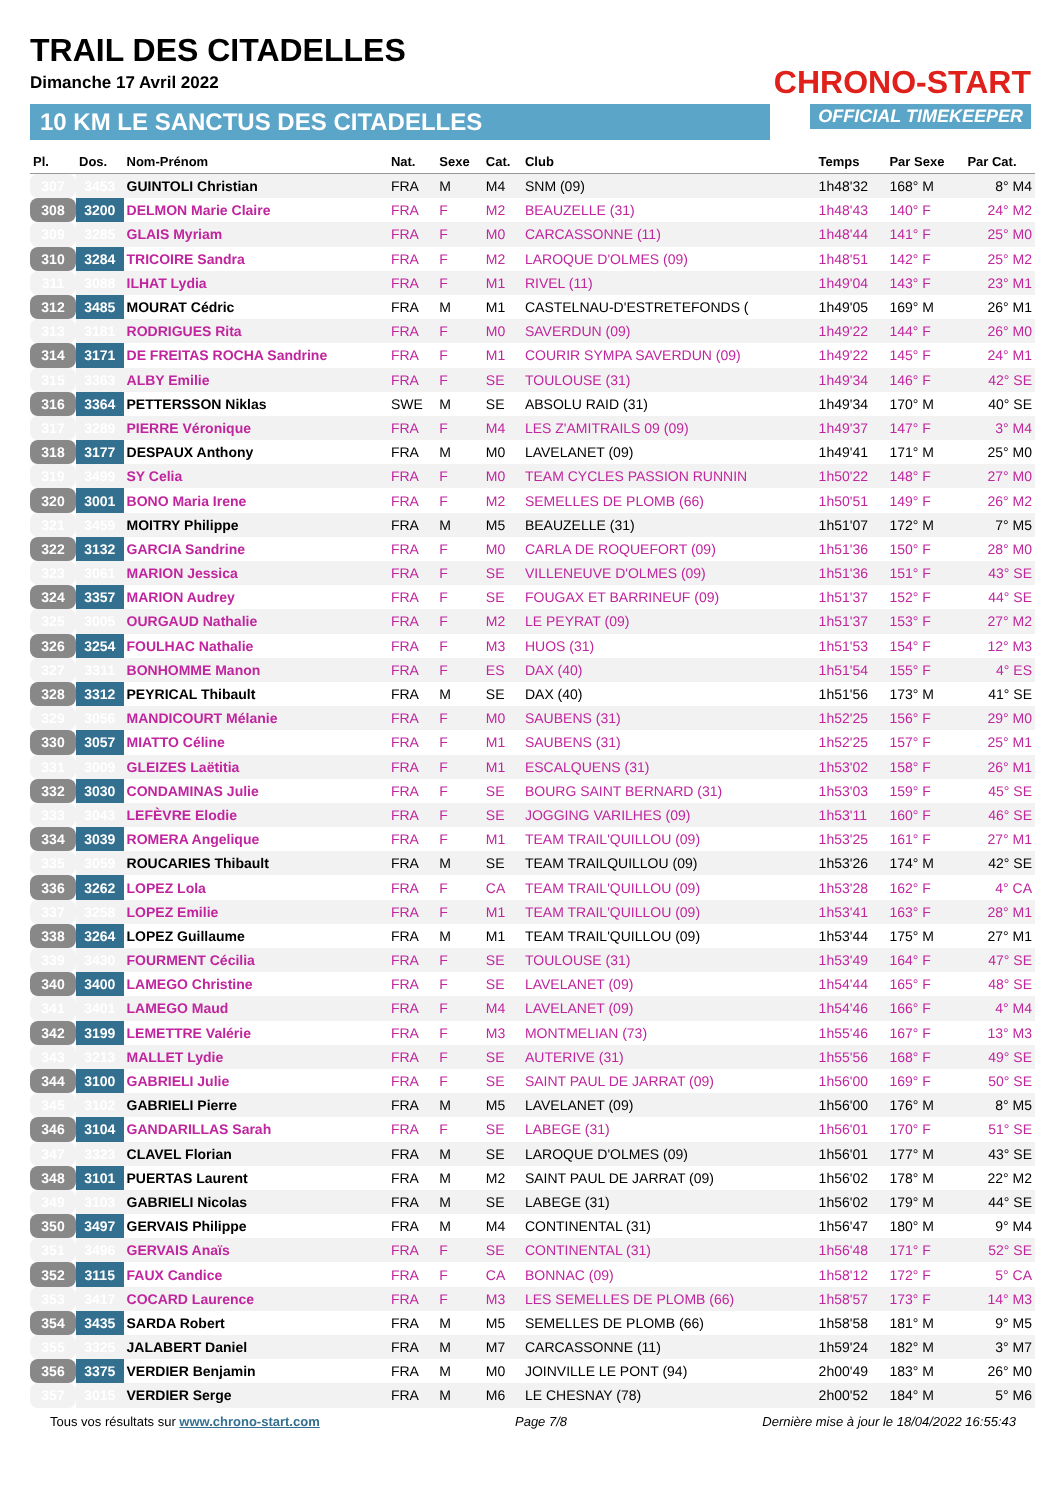TRAIL DES CITADELLES
Dimanche 17 Avril 2022
10 KM LE SANCTUS DES CITADELLES
CHRONO-START
OFFICIAL TIMEKEEPER
| Pl. | Dos. | Nom-Prénom | Nat. | Sexe | Cat. | Club | Temps | Par Sexe | Par Cat. |
| --- | --- | --- | --- | --- | --- | --- | --- | --- | --- |
| 307 | 3453 | GUINTOLI Christian | FRA | M | M4 | SNM (09) | 1h48'32 | 168° M | 8° M4 |
| 308 | 3200 | DELMON Marie Claire | FRA | F | M2 | BEAUZELLE (31) | 1h48'43 | 140° F | 24° M2 |
| 309 | 3285 | GLAIS Myriam | FRA | F | M0 | CARCASSONNE (11) | 1h48'44 | 141° F | 25° M0 |
| 310 | 3284 | TRICOIRE Sandra | FRA | F | M2 | LAROQUE D'OLMES (09) | 1h48'51 | 142° F | 25° M2 |
| 311 | 3088 | ILHAT Lydia | FRA | F | M1 | RIVEL (11) | 1h49'04 | 143° F | 23° M1 |
| 312 | 3485 | MOURAT Cédric | FRA | M | M1 | CASTELNAU-D'ESTRETEFONDS ( | 1h49'05 | 169° M | 26° M1 |
| 313 | 3181 | RODRIGUES Rita | FRA | F | M0 | SAVERDUN (09) | 1h49'22 | 144° F | 26° M0 |
| 314 | 3171 | DE FREITAS ROCHA Sandrine | FRA | F | M1 | COURIR SYMPA SAVERDUN (09) | 1h49'22 | 145° F | 24° M1 |
| 315 | 3363 | ALBY Emilie | FRA | F | SE | TOULOUSE (31) | 1h49'34 | 146° F | 42° SE |
| 316 | 3364 | PETTERSSON Niklas | SWE | M | SE | ABSOLU RAID (31) | 1h49'34 | 170° M | 40° SE |
| 317 | 3289 | PIERRE Véronique | FRA | F | M4 | LES Z'AMITRAILS 09 (09) | 1h49'37 | 147° F | 3° M4 |
| 318 | 3177 | DESPAUX Anthony | FRA | M | M0 | LAVELANET (09) | 1h49'41 | 171° M | 25° M0 |
| 319 | 3499 | SY Celia | FRA | F | M0 | TEAM CYCLES PASSION RUNNIN | 1h50'22 | 148° F | 27° M0 |
| 320 | 3001 | BONO Maria Irene | FRA | F | M2 | SEMELLES DE PLOMB (66) | 1h50'51 | 149° F | 26° M2 |
| 321 | 3459 | MOITRY Philippe | FRA | M | M5 | BEAUZELLE (31) | 1h51'07 | 172° M | 7° M5 |
| 322 | 3132 | GARCIA Sandrine | FRA | F | M0 | CARLA DE ROQUEFORT (09) | 1h51'36 | 150° F | 28° M0 |
| 323 | 3061 | MARION Jessica | FRA | F | SE | VILLENEUVE D'OLMES (09) | 1h51'36 | 151° F | 43° SE |
| 324 | 3357 | MARION Audrey | FRA | F | SE | FOUGAX ET BARRINEUF (09) | 1h51'37 | 152° F | 44° SE |
| 325 | 3005 | OURGAUD Nathalie | FRA | F | M2 | LE PEYRAT (09) | 1h51'37 | 153° F | 27° M2 |
| 326 | 3254 | FOULHAC Nathalie | FRA | F | M3 | HUOS (31) | 1h51'53 | 154° F | 12° M3 |
| 327 | 3311 | BONHOMME Manon | FRA | F | ES | DAX (40) | 1h51'54 | 155° F | 4° ES |
| 328 | 3312 | PEYRICAL Thibault | FRA | M | SE | DAX (40) | 1h51'56 | 173° M | 41° SE |
| 329 | 3056 | MANDICOURT Mélanie | FRA | F | M0 | SAUBENS (31) | 1h52'25 | 156° F | 29° M0 |
| 330 | 3057 | MIATTO Céline | FRA | F | M1 | SAUBENS (31) | 1h52'25 | 157° F | 25° M1 |
| 331 | 3009 | GLEIZES Laëtitia | FRA | F | M1 | ESCALQUENS (31) | 1h53'02 | 158° F | 26° M1 |
| 332 | 3030 | CONDAMINAS Julie | FRA | F | SE | BOURG SAINT BERNARD (31) | 1h53'03 | 159° F | 45° SE |
| 333 | 3043 | LEFÈVRE Elodie | FRA | F | SE | JOGGING VARILHES (09) | 1h53'11 | 160° F | 46° SE |
| 334 | 3039 | ROMERA Angelique | FRA | F | M1 | TEAM TRAIL'QUILLOU (09) | 1h53'25 | 161° F | 27° M1 |
| 335 | 3059 | ROUCARIES Thibault | FRA | M | SE | TEAM TRAILQUILLOU (09) | 1h53'26 | 174° M | 42° SE |
| 336 | 3262 | LOPEZ Lola | FRA | F | CA | TEAM TRAIL'QUILLOU (09) | 1h53'28 | 162° F | 4° CA |
| 337 | 3258 | LOPEZ Emilie | FRA | F | M1 | TEAM TRAIL'QUILLOU (09) | 1h53'41 | 163° F | 28° M1 |
| 338 | 3264 | LOPEZ Guillaume | FRA | M | M1 | TEAM TRAIL'QUILLOU (09) | 1h53'44 | 175° M | 27° M1 |
| 339 | 3430 | FOURMENT Cécilia | FRA | F | SE | TOULOUSE (31) | 1h53'49 | 164° F | 47° SE |
| 340 | 3400 | LAMEGO Christine | FRA | F | SE | LAVELANET (09) | 1h54'44 | 165° F | 48° SE |
| 341 | 3401 | LAMEGO Maud | FRA | F | M4 | LAVELANET (09) | 1h54'46 | 166° F | 4° M4 |
| 342 | 3199 | LEMETTRE Valérie | FRA | F | M3 | MONTMELIAN (73) | 1h55'46 | 167° F | 13° M3 |
| 343 | 3213 | MALLET Lydie | FRA | F | SE | AUTERIVE (31) | 1h55'56 | 168° F | 49° SE |
| 344 | 3100 | GABRIELI Julie | FRA | F | SE | SAINT PAUL DE JARRAT (09) | 1h56'00 | 169° F | 50° SE |
| 345 | 3102 | GABRIELI Pierre | FRA | M | M5 | LAVELANET (09) | 1h56'00 | 176° M | 8° M5 |
| 346 | 3104 | GANDARILLAS Sarah | FRA | F | SE | LABEGE (31) | 1h56'01 | 170° F | 51° SE |
| 347 | 3323 | CLAVEL Florian | FRA | M | SE | LAROQUE D'OLMES (09) | 1h56'01 | 177° M | 43° SE |
| 348 | 3101 | PUERTAS Laurent | FRA | M | M2 | SAINT PAUL DE JARRAT (09) | 1h56'02 | 178° M | 22° M2 |
| 349 | 3103 | GABRIELI Nicolas | FRA | M | SE | LABEGE (31) | 1h56'02 | 179° M | 44° SE |
| 350 | 3497 | GERVAIS Philippe | FRA | M | M4 | CONTINENTAL (31) | 1h56'47 | 180° M | 9° M4 |
| 351 | 3496 | GERVAIS Anaïs | FRA | F | SE | CONTINENTAL (31) | 1h56'48 | 171° F | 52° SE |
| 352 | 3115 | FAUX Candice | FRA | F | CA | BONNAC (09) | 1h58'12 | 172° F | 5° CA |
| 353 | 3417 | COCARD Laurence | FRA | F | M3 | LES SEMELLES DE PLOMB (66) | 1h58'57 | 173° F | 14° M3 |
| 354 | 3435 | SARDA Robert | FRA | M | M5 | SEMELLES DE PLOMB (66) | 1h58'58 | 181° M | 9° M5 |
| 355 | 3325 | JALABERT Daniel | FRA | M | M7 | CARCASSONNE (11) | 1h59'24 | 182° M | 3° M7 |
| 356 | 3375 | VERDIER Benjamin | FRA | M | M0 | JOINVILLE LE PONT (94) | 2h00'49 | 183° M | 26° M0 |
| 357 | 3015 | VERDIER Serge | FRA | M | M6 | LE CHESNAY (78) | 2h00'52 | 184° M | 5° M6 |
Tous vos résultats sur www.chrono-start.com Page 7/8 Dernière mise à jour le 18/04/2022 16:55:43